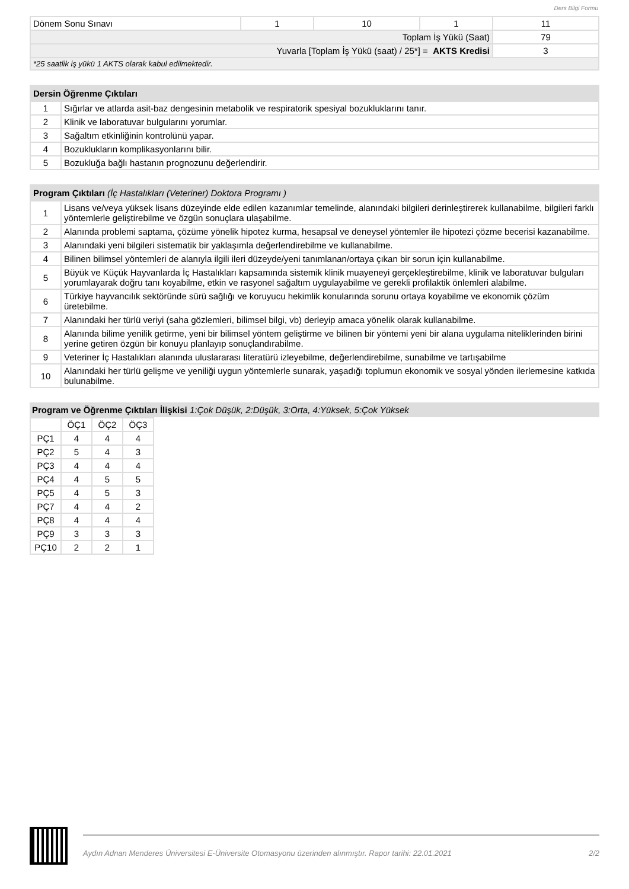Ders Bilgi Formu
| Dönem Sonu Sınavı | 1 | 10 | 1 | 11 |
| Toplam İş Yükü (Saat) | | | | 79 |
| Yuvarla [Toplam İş Yükü (saat) / 25*] = AKTS Kredisi | | | | 3 |
| *25 saatlik iş yükü 1 AKTS olarak kabul edilmektedir. | | | | |
| Dersin Öğrenme Çıktıları | |
| --- | --- |
| 1 | Sığırlar ve atlarda asit-baz dengesinin metabolik ve respiratorik spesiyal bozukluklarını tanır. |
| 2 | Klinik ve laboratuvar bulgularını yorumlar. |
| 3 | Sağaltım etkinliğinin kontrolünü yapar. |
| 4 | Bozuklukların komplikasyonlarını bilir. |
| 5 | Bozukluğa bağlı hastanın prognozunu değerlendirir. |
| Program Çıktıları (İç Hastalıkları (Veteriner) Doktora Programı ) | |
| --- | --- |
| 1 | Lisans ve/veya yüksek lisans düzeyinde elde edilen kazanımlar temelinde, alanındaki bilgileri derinleştirerek kullanabilme, bilgileri farklı yöntemlerle geliştirebilme ve özgün sonuçlara ulaşabilme. |
| 2 | Alanında problemi saptama, çözüme yönelik hipotez kurma, hesapsal ve deneysel yöntemler ile hipotezi çözme becerisi kazanabilme. |
| 3 | Alanındaki yeni bilgileri sistematik bir yaklaşımla değerlendirebilme ve kullanabilme. |
| 4 | Bilinen bilimsel yöntemleri de alanıyla ilgili ileri düzeyde/yeni tanımlanan/ortaya çıkan bir sorun için kullanabilme. |
| 5 | Büyük ve Küçük Hayvanlarda İç Hastalıkları kapsamında sistemik klinik muayeneyi gerçekleştirebilme, klinik ve laboratuvar bulguları yorumlayarak doğru tanı koyabilme, etkin ve rasyonel sağaltım uygulayabilme ve gerekli profilaktik önlemleri alabilme. |
| 6 | Türkiye hayvancılık sektöründe sürü sağlığı ve koruyucu hekimlik konularında sorunu ortaya koyabilme ve ekonomik çözüm üretebilme. |
| 7 | Alanındaki her türlü veriyi (saha gözlemleri, bilimsel bilgi, vb) derleyip amaca yönelik olarak kullanabilme. |
| 8 | Alanında bilime yenilik getirme, yeni bir bilimsel yöntem geliştirme ve bilinen bir yöntemi yeni bir alana uygulama niteliklerinden birini yerine getiren özgün bir konuyu planlayıp sonuçlandırabilme. |
| 9 | Veteriner İç Hastalıkları alanında uluslararası literatürü izleyebilme, değerlendirebilme, sunabilme ve tartışabilme |
| 10 | Alanındaki her türlü gelişme ve yeniliği uygun yöntemlerle sunarak, yaşadığı toplumun ekonomik ve sosyal yönden ilerlemesine katkıda bulunabilme. |
Program ve Öğrenme Çıktıları İlişkisi 1:Çok Düşük, 2:Düşük, 3:Orta, 4:Yüksek, 5:Çok Yüksek
| | ÖÇ1 | ÖÇ2 | ÖÇ3 |
| --- | --- | --- | --- |
| PÇ1 | 4 | 4 | 4 |
| PÇ2 | 5 | 4 | 3 |
| PÇ3 | 4 | 4 | 4 |
| PÇ4 | 4 | 5 | 5 |
| PÇ5 | 4 | 5 | 3 |
| PÇ7 | 4 | 4 | 2 |
| PÇ8 | 4 | 4 | 4 |
| PÇ9 | 3 | 3 | 3 |
| PÇ10 | 2 | 2 | 1 |
Aydın Adnan Menderes Üniversitesi E-Üniversite Otomasyonu üzerinden alınmıştır. Rapor tarihi: 22.01.2021 2/2